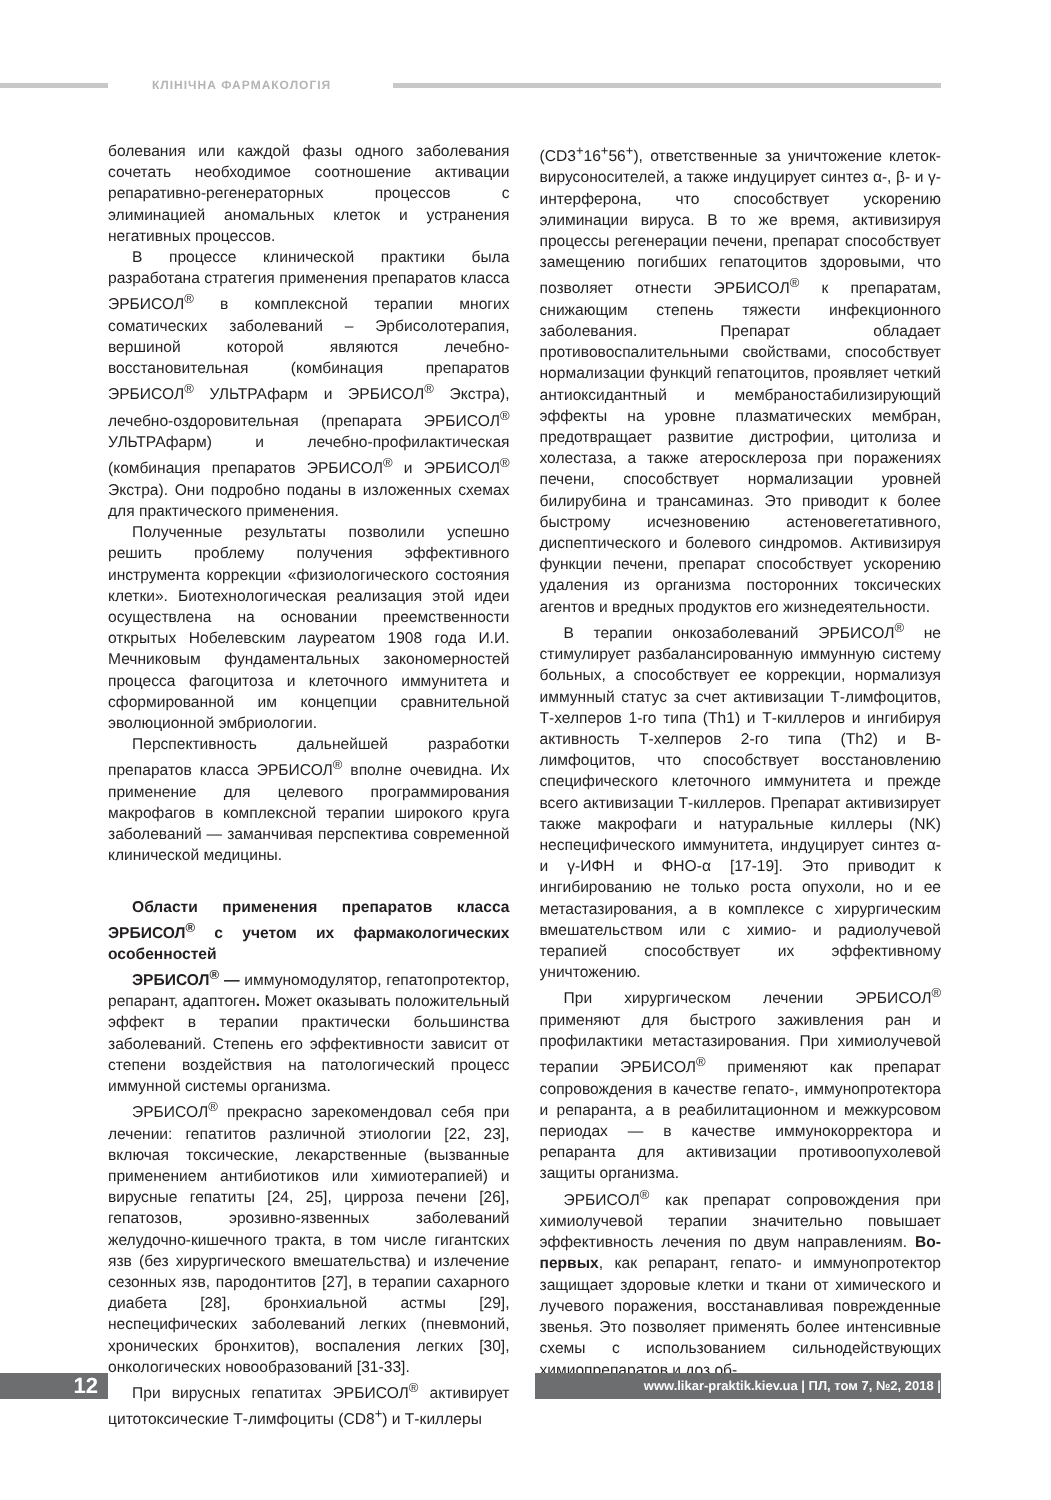КЛІНІЧНА ФАРМАКОЛОГІЯ
болевания или каждой фазы одного заболевания сочетать необходимое соотношение активации репаративно-регенераторных процессов с элиминацией аномальных клеток и устранения негативных процессов.
В процессе клинической практики была разработана стратегия применения препаратов класса ЭРБИСОЛ<sup>®</sup> в комплексной терапии многих соматических заболеваний – Эрбисолотерапия, вершиной которой являются лечебно-восстановительная (комбинация препаратов ЭРБИСОЛ<sup>®</sup> УЛЬТРАфарм и ЭРБИСОЛ<sup>®</sup> Экстра), лечебно-оздоровительная (препарата ЭРБИСОЛ<sup>®</sup> УЛЬТРАфарм) и лечебно-профилактическая (комбинация препаратов ЭРБИСОЛ<sup>®</sup> и ЭРБИСОЛ<sup>®</sup> Экстра). Они подробно поданы в изложенных схемах для практического применения.
Полученные результаты позволили успешно решить проблему получения эффективного инструмента коррекции «физиологического состояния клетки». Биотехнологическая реализация этой идеи осуществлена на основании преемственности открытых Нобелевским лауреатом 1908 года И.И. Мечниковым фундаментальных закономерностей процесса фагоцитоза и клеточного иммунитета и сформированной им концепции сравнительной эволюционной эмбриологии.
Перспективность дальнейшей разработки препаратов класса ЭРБИСОЛ<sup>®</sup> вполне очевидна. Их применение для целевого программирования макрофагов в комплексной терапии широкого круга заболеваний — заманчивая перспектива современной клинической медицины.
Области применения препаратов класса ЭРБИСОЛ<sup>®</sup> с учетом их фармакологических особенностей
ЭРБИСОЛ<sup>®</sup> — иммуномодулятор, гепатопротектор, репарант, адаптоген. Может оказывать положительный эффект в терапии практически большинства заболеваний. Степень его эффективности зависит от степени воздействия на патологический процесс иммунной системы организма.
ЭРБИСОЛ<sup>®</sup> прекрасно зарекомендовал себя при лечении: гепатитов различной этиологии [22, 23], включая токсические, лекарственные (вызванные применением антибиотиков или химиотерапией) и вирусные гепатиты [24, 25], цирроза печени [26], гепатозов, эрозивно-язвенных заболеваний желудочно-кишечного тракта, в том числе гигантских язв (без хирургического вмешательства) и излечение сезонных язв, пародонтитов [27], в терапии сахарного диабета [28], бронхиальной астмы [29], неспецифических заболеваний легких (пневмоний, хронических бронхитов), воспаления легких [30], онкологических новообразований [31-33].
При вирусных гепатитах ЭРБИСОЛ<sup>®</sup> активирует цитотоксические Т-лимфоциты (CD8<sup>+</sup>) и Т-киллеры
(CD3<sup>+</sup>16<sup>+</sup>56<sup>+</sup>), ответственные за уничтожение клеток-вирусоносителей, а также индуцирует синтез α-, β- и γ-интерферона, что способствует ускорению элиминации вируса. В то же время, активизируя процессы регенерации печени, препарат способствует замещению погибших гепатоцитов здоровыми, что позволяет отнести ЭРБИСОЛ<sup>®</sup> к препаратам, снижающим степень тяжести инфекционного заболевания. Препарат обладает противовоспалительными свойствами, способствует нормализации функций гепатоцитов, проявляет четкий антиоксидантный и мембраностабилизирующий эффекты на уровне плазматических мембран, предотвращает развитие дистрофии, цитолиза и холестаза, а также атеросклероза при поражениях печени, способствует нормализации уровней билирубина и трансаминаз. Это приводит к более быстрому исчезновению астеновегетативного, диспептического и болевого синдромов. Активизируя функции печени, препарат способствует ускорению удаления из организма посторонних токсических агентов и вредных продуктов его жизнедеятельности.
В терапии онкозаболеваний ЭРБИСОЛ<sup>®</sup> не стимулирует разбалансированную иммунную систему больных, а способствует ее коррекции, нормализуя иммунный статус за счет активизации Т-лимфоцитов, Т-хелперов 1-го типа (Th1) и Т-киллеров и ингибируя активность Т-хелперов 2-го типа (Th2) и В-лимфоцитов, что способствует восстановлению специфического клеточного иммунитета и прежде всего активизации Т-киллеров. Препарат активизирует также макрофаги и натуральные киллеры (NK) неспецифического иммунитета, индуцирует синтез α- и γ-ИФН и ФНО-α [17-19]. Это приводит к ингибированию не только роста опухоли, но и ее метастазирования, а в комплексе с хирургическим вмешательством или с химио- и радиолучевой терапией способствует их эффективному уничтожению.
При хирургическом лечении ЭРБИСОЛ<sup>®</sup> применяют для быстрого заживления ран и профилактики метастазирования. При химиолучевой терапии ЭРБИСОЛ<sup>®</sup> применяют как препарат сопровождения в качестве гепато-, иммунопротектора и репаранта, а в реабилитационном и межкурсовом периодах — в качестве иммунокорректора и репаранта для активизации противоопухолевой защиты организма.
ЭРБИСОЛ<sup>®</sup> как препарат сопровождения при химиолучевой терапии значительно повышает эффективность лечения по двум направлениям. Во-первых, как репарант, гепато- и иммунопротектор защищает здоровые клетки и ткани от химического и лучевого поражения, восстанавливая поврежденные звенья. Это позволяет применять более интенсивные схемы с использованием сильнодействующих химиопрепаратов и доз об-
12 www.likar-praktik.kiev.ua | ПЛ, том 7, №2, 2018 |